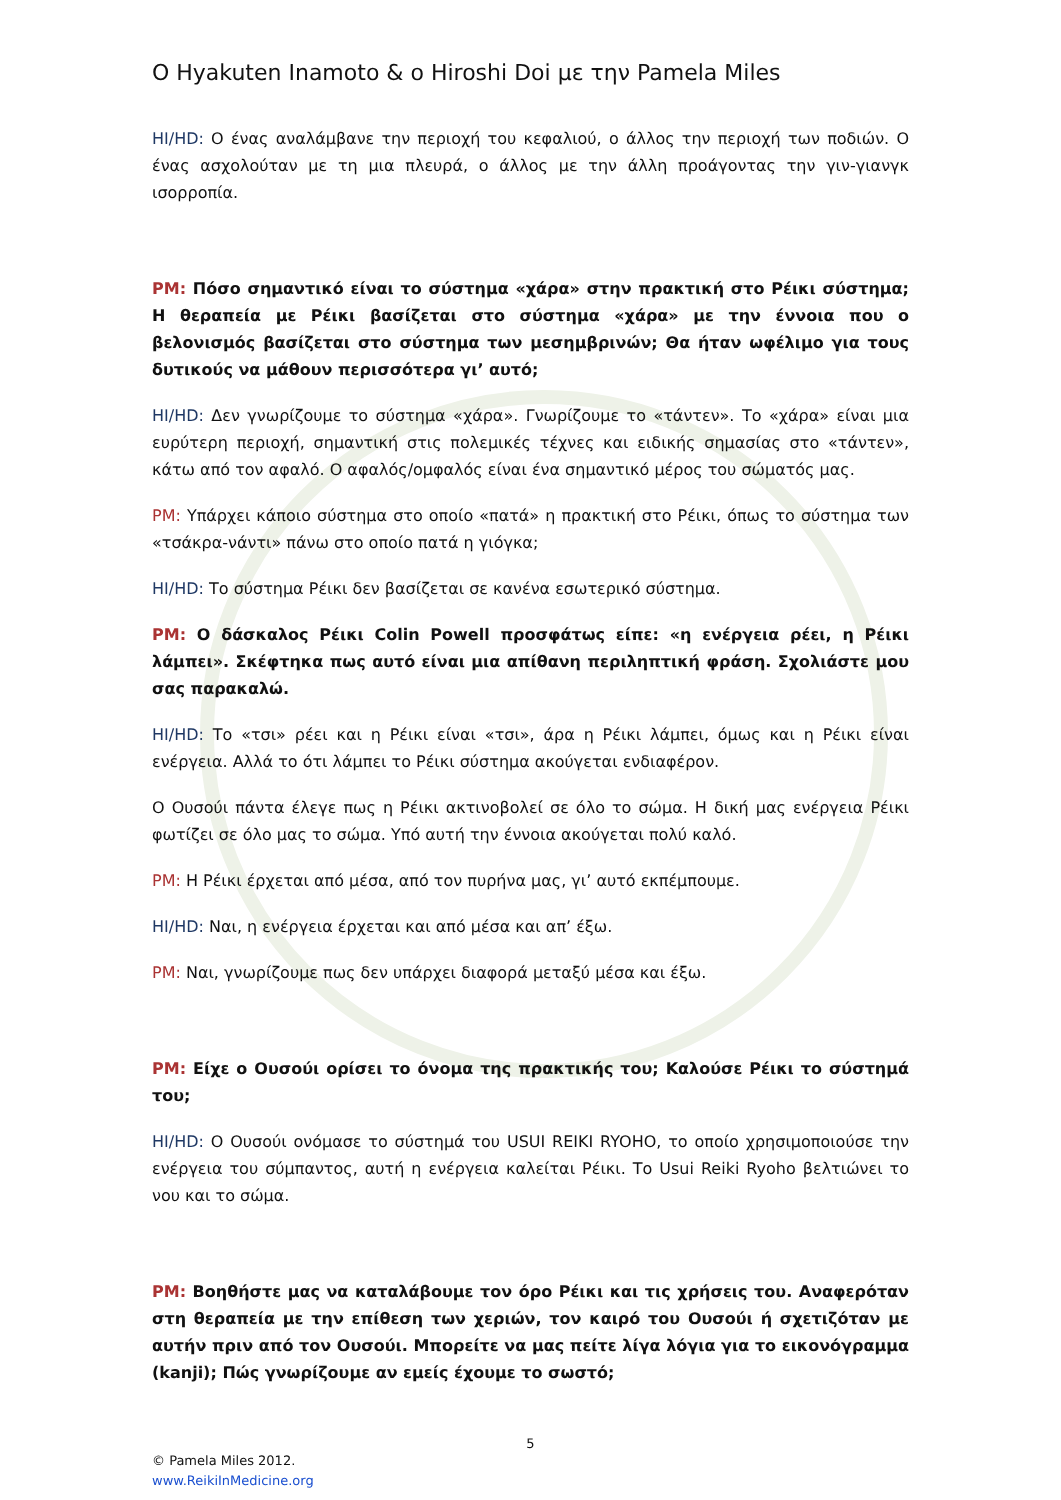O Hyakuten Inamoto & o Hiroshi Doi με την Pamela Miles
HI/HD: Ο ένας αναλάμβανε την περιοχή του κεφαλιού, ο άλλος την περιοχή των ποδιών. Ο ένας ασχολούταν με τη μια πλευρά, ο άλλος με την άλλη προάγοντας την γιν-γιανγκ ισορροπία.
PM: Πόσο σημαντικό είναι το σύστημα «χάρα» στην πρακτική στο Ρέικι σύστημα; Η θεραπεία με Ρέικι βασίζεται στο σύστημα «χάρα» με την έννοια που ο βελονισμός βασίζεται στο σύστημα των μεσημβρινών; Θα ήταν ωφέλιμο για τους δυτικούς να μάθουν περισσότερα γι’ αυτό;
HI/HD: Δεν γνωρίζουμε το σύστημα «χάρα». Γνωρίζουμε το «τάντεν». Το «χάρα» είναι μια ευρύτερη περιοχή, σημαντική στις πολεμικές τέχνες και ειδικής σημασίας στο «τάντεν», κάτω από τον αφαλό. Ο αφαλός/ομφαλός είναι ένα σημαντικό μέρος του σώματός μας.
PM: Υπάρχει κάποιο σύστημα στο οποίο «πατά» η πρακτική στο Ρέικι, όπως το σύστημα των «τσάκρα-νάντι» πάνω στο οποίο πατά η γιόγκα;
HI/HD: Το σύστημα Ρέικι δεν βασίζεται σε κανένα εσωτερικό σύστημα.
PM: Ο δάσκαλος Ρέικι Colin Powell προσφάτως είπε: «η ενέργεια ρέει, η Ρέικι λάμπει». Σκέφτηκα πως αυτό είναι μια απίθανη περιληπτική φράση. Σχολιάστε μου σας παρακαλώ.
HI/HD: Το «τσι» ρέει και η Ρέικι είναι «τσι», άρα η Ρέικι λάμπει, όμως και η Ρέικι είναι ενέργεια. Αλλά το ότι λάμπει το Ρέικι σύστημα ακούγεται ενδιαφέρον.
Ο Ουσούι πάντα έλεγε πως η Ρέικι ακτινοβολεί σε όλο το σώμα. Η δική μας ενέργεια Ρέικι φωτίζει σε όλο μας το σώμα. Υπό αυτή την έννοια ακούγεται πολύ καλό.
PM: Η Ρέικι έρχεται από μέσα, από τον πυρήνα μας, γι’ αυτό εκπέμπουμε.
HI/HD: Ναι, η ενέργεια έρχεται και από μέσα και απ’ έξω.
PM: Ναι, γνωρίζουμε πως δεν υπάρχει διαφορά μεταξύ μέσα και έξω.
PM: Είχε ο Ουσούι ορίσει το όνομα της πρακτικής του; Καλούσε Ρέικι το σύστημά του;
HI/HD: Ο Ουσούι ονόμασε το σύστημά του USUI REIKI RYOHO, το οποίο χρησιμοποιούσε την ενέργεια του σύμπαντος, αυτή η ενέργεια καλείται Ρέικι. Το Usui Reiki Ryoho βελτιώνει το νου και το σώμα.
PM: Βοηθήστε μας να καταλάβουμε τον όρο Ρέικι και τις χρήσεις του. Αναφερόταν στη θεραπεία με την επίθεση των χεριών, τον καιρό του Ουσούι ή σχετιζόταν με αυτήν πριν από τον Ουσούι. Μπορείτε να μας πείτε λίγα λόγια για το εικονόγραμμα (kanji); Πώς γνωρίζουμε αν εμείς έχουμε το σωστό;
5
© Pamela Miles 2012.
www.ReikiInMedicine.org